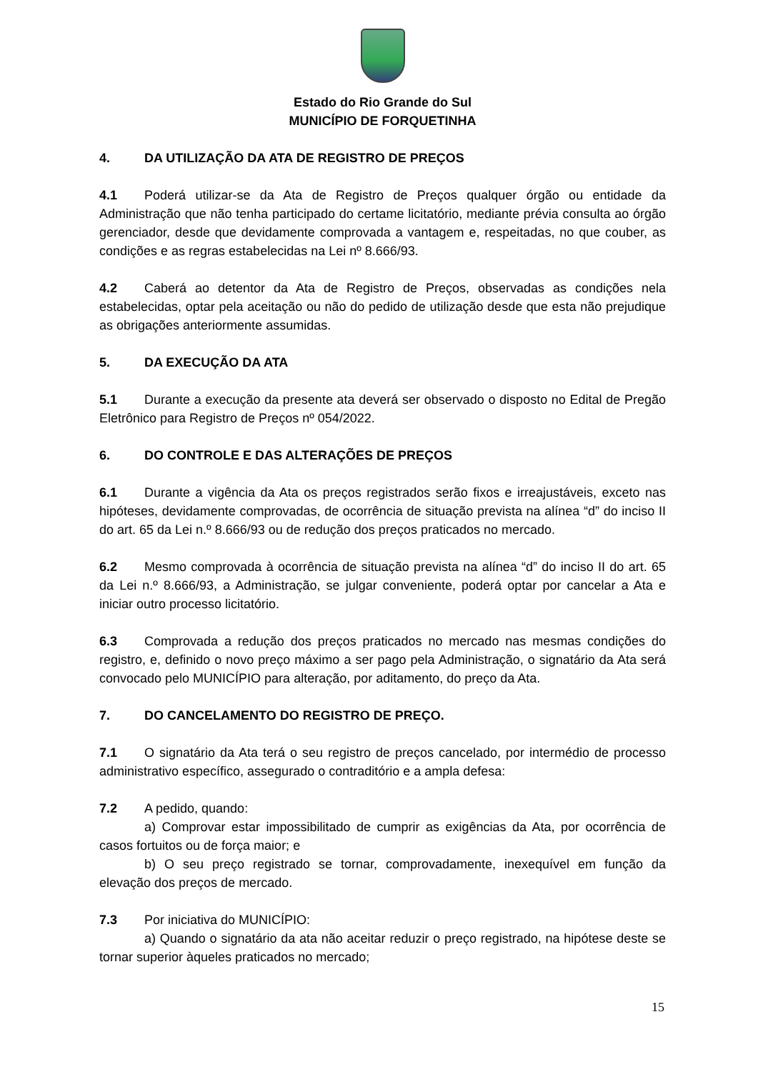Estado do Rio Grande do Sul
MUNICÍPIO DE FORQUETINHA
4. DA UTILIZAÇÃO DA ATA DE REGISTRO DE PREÇOS
4.1 Poderá utilizar-se da Ata de Registro de Preços qualquer órgão ou entidade da Administração que não tenha participado do certame licitatório, mediante prévia consulta ao órgão gerenciador, desde que devidamente comprovada a vantagem e, respeitadas, no que couber, as condições e as regras estabelecidas na Lei nº 8.666/93.
4.2 Caberá ao detentor da Ata de Registro de Preços, observadas as condições nela estabelecidas, optar pela aceitação ou não do pedido de utilização desde que esta não prejudique as obrigações anteriormente assumidas.
5. DA EXECUÇÃO DA ATA
5.1 Durante a execução da presente ata deverá ser observado o disposto no Edital de Pregão Eletrônico para Registro de Preços nº 054/2022.
6. DO CONTROLE E DAS ALTERAÇÕES DE PREÇOS
6.1 Durante a vigência da Ata os preços registrados serão fixos e irreajustáveis, exceto nas hipóteses, devidamente comprovadas, de ocorrência de situação prevista na alínea “d” do inciso II do art. 65 da Lei n.º 8.666/93 ou de redução dos preços praticados no mercado.
6.2 Mesmo comprovada à ocorrência de situação prevista na alínea “d” do inciso II do art. 65 da Lei n.º 8.666/93, a Administração, se julgar conveniente, poderá optar por cancelar a Ata e iniciar outro processo licitatório.
6.3 Comprovada a redução dos preços praticados no mercado nas mesmas condições do registro, e, definido o novo preço máximo a ser pago pela Administração, o signatário da Ata será convocado pelo MUNICÍPIO para alteração, por aditamento, do preço da Ata.
7. DO CANCELAMENTO DO REGISTRO DE PREÇO.
7.1 O signatário da Ata terá o seu registro de preços cancelado, por intermédio de processo administrativo específico, assegurado o contraditório e a ampla defesa:
7.2 A pedido, quando:
a) Comprovar estar impossibilitado de cumprir as exigências da Ata, por ocorrência de casos fortuitos ou de força maior; e
b) O seu preço registrado se tornar, comprovadamente, inexequível em função da elevação dos preços de mercado.
7.3 Por iniciativa do MUNICÍPIO:
a) Quando o signatário da ata não aceitar reduzir o preço registrado, na hipótese deste se tornar superior àqueles praticados no mercado;
15